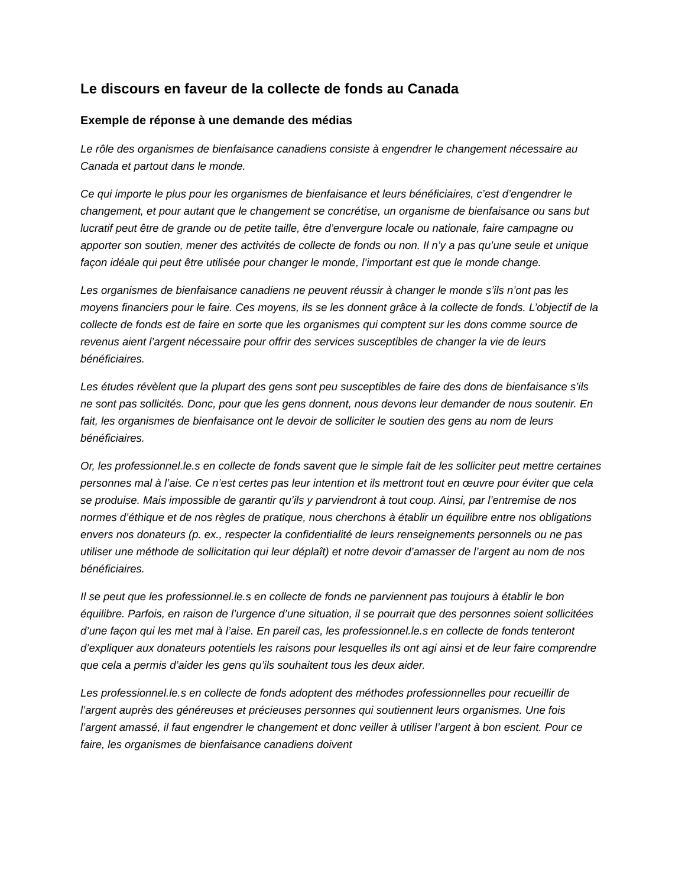Le discours en faveur de la collecte de fonds au Canada
Exemple de réponse à une demande des médias
Le rôle des organismes de bienfaisance canadiens consiste à engendrer le changement nécessaire au Canada et partout dans le monde.
Ce qui importe le plus pour les organismes de bienfaisance et leurs bénéficiaires, c’est d’engendrer le changement, et pour autant que le changement se concrétise, un organisme de bienfaisance ou sans but lucratif peut être de grande ou de petite taille, être d’envergure locale ou nationale, faire campagne ou apporter son soutien, mener des activités de collecte de fonds ou non. Il n’y a pas qu’une seule et unique façon idéale qui peut être utilisée pour changer le monde, l’important est que le monde change.
Les organismes de bienfaisance canadiens ne peuvent réussir à changer le monde s’ils n’ont pas les moyens financiers pour le faire. Ces moyens, ils se les donnent grâce à la collecte de fonds. L’objectif de la collecte de fonds est de faire en sorte que les organismes qui comptent sur les dons comme source de revenus aient l’argent nécessaire pour offrir des services susceptibles de changer la vie de leurs bénéficiaires.
Les études révèlent que la plupart des gens sont peu susceptibles de faire des dons de bienfaisance s’ils ne sont pas sollicités. Donc, pour que les gens donnent, nous devons leur demander de nous soutenir. En fait, les organismes de bienfaisance ont le devoir de solliciter le soutien des gens au nom de leurs bénéficiaires.
Or, les professionnel.le.s en collecte de fonds savent que le simple fait de les solliciter peut mettre certaines personnes mal à l’aise. Ce n’est certes pas leur intention et ils mettront tout en œuvre pour éviter que cela se produise. Mais impossible de garantir qu’ils y parviendront à tout coup. Ainsi, par l’entremise de nos normes d’éthique et de nos règles de pratique, nous cherchons à établir un équilibre entre nos obligations envers nos donateurs (p. ex., respecter la confidentialité de leurs renseignements personnels ou ne pas utiliser une méthode de sollicitation qui leur déplaît) et notre devoir d’amasser de l’argent au nom de nos bénéficiaires.
Il se peut que les professionnel.le.s en collecte de fonds ne parviennent pas toujours à établir le bon équilibre. Parfois, en raison de l’urgence d’une situation, il se pourrait que des personnes soient sollicitées d’une façon qui les met mal à l’aise. En pareil cas, les professionnel.le.s en collecte de fonds tenteront d’expliquer aux donateurs potentiels les raisons pour lesquelles ils ont agi ainsi et de leur faire comprendre que cela a permis d’aider les gens qu’ils souhaitent tous les deux aider.
Les professionnel.le.s en collecte de fonds adoptent des méthodes professionnelles pour recueillir de l’argent auprès des généreuses et précieuses personnes qui soutiennent leurs organismes. Une fois l’argent amassé, il faut engendrer le changement et donc veiller à utiliser l’argent à bon escient. Pour ce faire, les organismes de bienfaisance canadiens doivent